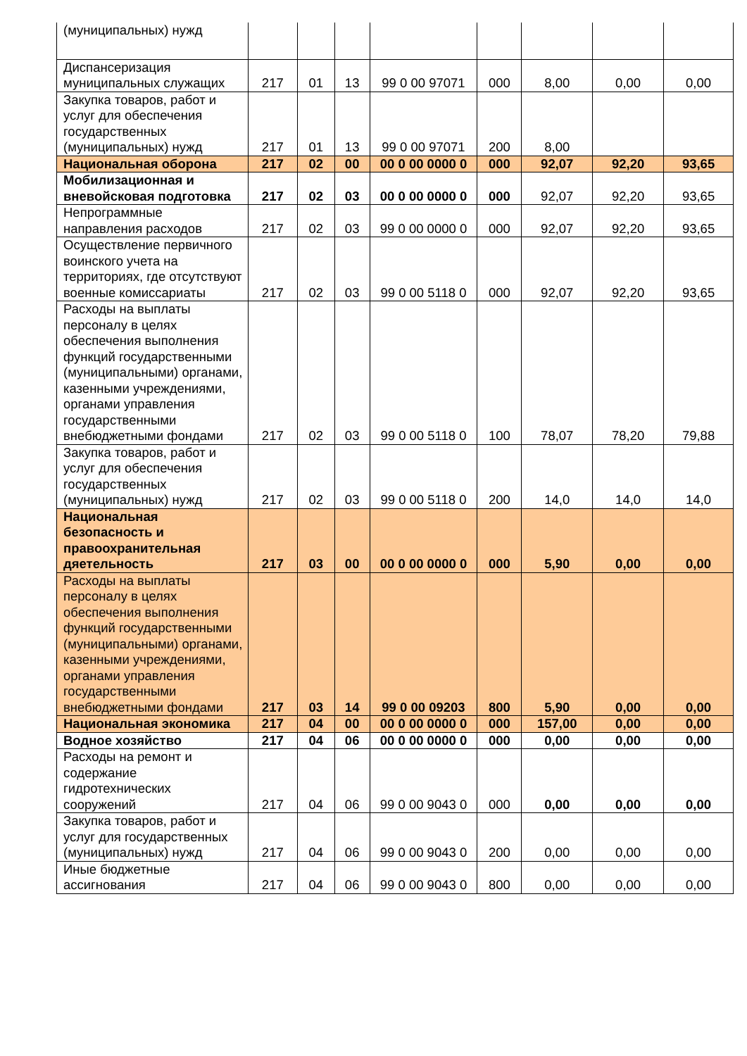| (муниципальных) нужд | | | | | | | | |
| Диспансеризация муниципальных служащих | 217 | 01 | 13 | 99 0 00 97071 | 000 | 8,00 | 0,00 | 0,00 |
| Закупка товаров, работ и услуг для обеспечения государственных (муниципальных) нужд | 217 | 01 | 13 | 99 0 00 97071 | 200 | 8,00 | | |
| Национальная оборона | 217 | 02 | 00 | 00 0 00 0000 0 | 000 | 92,07 | 92,20 | 93,65 |
| Мобилизационная и вневойсковая подготовка | 217 | 02 | 03 | 00 0 00 0000 0 | 000 | 92,07 | 92,20 | 93,65 |
| Непрограммные направления расходов | 217 | 02 | 03 | 99 0 00 0000 0 | 000 | 92,07 | 92,20 | 93,65 |
| Осуществление первичного воинского учета на территориях, где отсутствуют военные комиссариаты | 217 | 02 | 03 | 99 0 00 5118 0 | 000 | 92,07 | 92,20 | 93,65 |
| Расходы на выплаты персоналу в целях обеспечения выполнения функций государственными (муниципальными) органами, казенными учреждениями, органами управления государственными внебюджетными фондами | 217 | 02 | 03 | 99 0 00 5118 0 | 100 | 78,07 | 78,20 | 79,88 |
| Закупка товаров, работ и услуг для обеспечения государственных (муниципальных) нужд | 217 | 02 | 03 | 99 0 00 5118 0 | 200 | 14,0 | 14,0 | 14,0 |
| Национальная безопасность и правоохранительная дяетельность | 217 | 03 | 00 | 00 0 00 0000 0 | 000 | 5,90 | 0,00 | 0,00 |
| Расходы на выплаты персоналу в целях обеспечения выполнения функций государственными (муниципальными) органами, казенными учреждениями, органами управления государственными внебюджетными фондами | 217 | 03 | 14 | 99 0 00 09203 | 800 | 5,90 | 0,00 | 0,00 |
| Национальная экономика | 217 | 04 | 00 | 00 0 00 0000 0 | 000 | 157,00 | 0,00 | 0,00 |
| Водное хозяйство | 217 | 04 | 06 | 00 0 00 0000 0 | 000 | 0,00 | 0,00 | 0,00 |
| Расходы на ремонт и содержание гидротехнических сооружений | 217 | 04 | 06 | 99 0 00 9043 0 | 000 | 0,00 | 0,00 | 0,00 |
| Закупка товаров, работ и услуг для государственных (муниципальных) нужд | 217 | 04 | 06 | 99 0 00 9043 0 | 200 | 0,00 | 0,00 | 0,00 |
| Иные бюджетные ассигнования | 217 | 04 | 06 | 99 0 00 9043 0 | 800 | 0,00 | 0,00 | 0,00 |